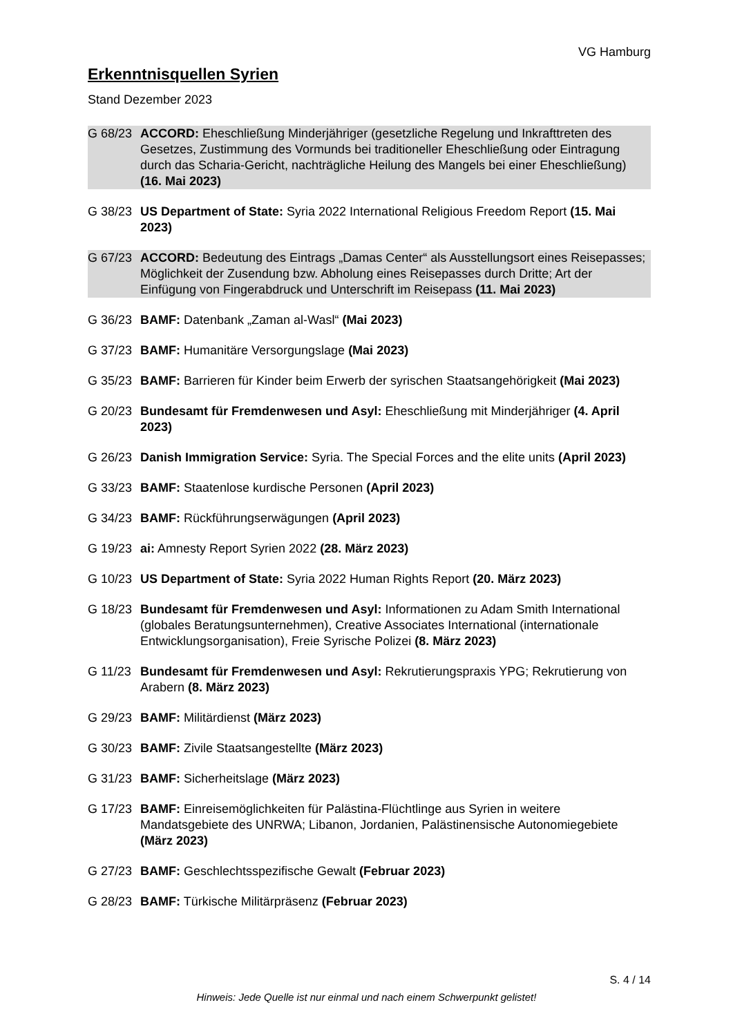VG Hamburg
Erkenntnisquellen Syrien
Stand Dezember 2023
G 68/23 ACCORD: Eheschließung Minderjähriger (gesetzliche Regelung und Inkrafttreten des Gesetzes, Zustimmung des Vormunds bei traditioneller Eheschließung oder Eintragung durch das Scharia-Gericht, nachträgliche Heilung des Mangels bei einer Eheschließung) (16. Mai 2023)
G 38/23 US Department of State: Syria 2022 International Religious Freedom Report (15. Mai 2023)
G 67/23 ACCORD: Bedeutung des Eintrags „Damas Center“ als Ausstellungsort eines Reisepasses; Möglichkeit der Zusendung bzw. Abholung eines Reisepasses durch Dritte; Art der Einfügung von Fingerabdruck und Unterschrift im Reisepass (11. Mai 2023)
G 36/23 BAMF: Datenbank „Zaman al-Wasl“ (Mai 2023)
G 37/23 BAMF: Humanitäre Versorgungslage (Mai 2023)
G 35/23 BAMF: Barrieren für Kinder beim Erwerb der syrischen Staatsangehörigkeit (Mai 2023)
G 20/23 Bundesamt für Fremdenwesen und Asyl: Eheschließung mit Minderjähriger (4. April 2023)
G 26/23 Danish Immigration Service: Syria. The Special Forces and the elite units (April 2023)
G 33/23 BAMF: Staatenlose kurdische Personen (April 2023)
G 34/23 BAMF: Rückführungserwägungen (April 2023)
G 19/23 ai: Amnesty Report Syrien 2022 (28. März 2023)
G 10/23 US Department of State: Syria 2022 Human Rights Report (20. März 2023)
G 18/23 Bundesamt für Fremdenwesen und Asyl: Informationen zu Adam Smith International (globales Beratungsunternehmen), Creative Associates International (internationale Entwicklungsorganisation), Freie Syrische Polizei (8. März 2023)
G 11/23 Bundesamt für Fremdenwesen und Asyl: Rekrutierungspraxis YPG; Rekrutierung von Arabern (8. März 2023)
G 29/23 BAMF: Militärdienst (März 2023)
G 30/23 BAMF: Zivile Staatsangestellte (März 2023)
G 31/23 BAMF: Sicherheitslage (März 2023)
G 17/23 BAMF: Einreisemöglichkeiten für Palästina-Flüchtlinge aus Syrien in weitere Mandatsgebiete des UNRWA; Libanon, Jordanien, Palästinensische Autonomiegebiete (März 2023)
G 27/23 BAMF: Geschlechtsspezifische Gewalt (Februar 2023)
G 28/23 BAMF: Türkische Militärpräsenz (Februar 2023)
S. 4 / 14
Hinweis: Jede Quelle ist nur einmal und nach einem Schwerpunkt gelistet!